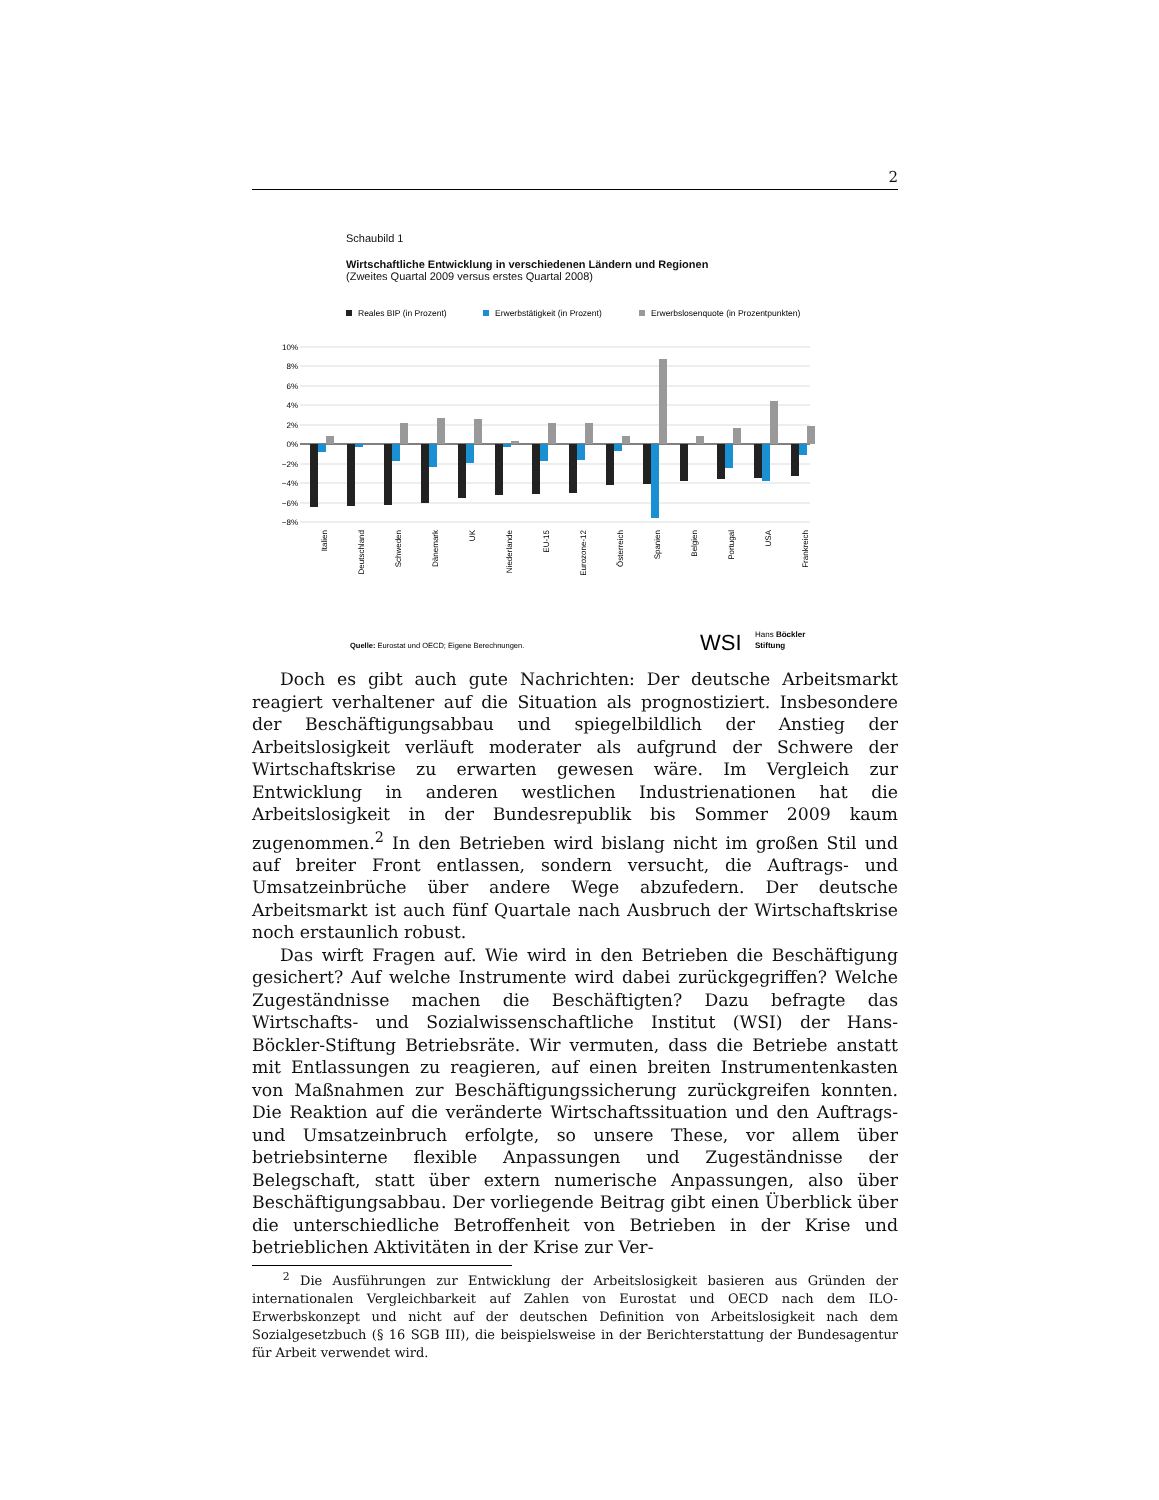2
Schaubild 1
Wirtschaftliche Entwicklung in verschiedenen Ländern und Regionen
(Zweites Quartal 2009 versus erstes Quartal 2008)
Reales BIP (in Prozent)
Erwerbstätigkeit (in Prozent)
Erwerbslosenquote (in Prozentpunkten)
10%
8%
6%
4%
2%
0%
−2%
−4%
−6%
−8%
Italien
Deutschland
Schweden
Dänemark
UK
Niederlande
EU-15
Eurozone-12
Österreich
Spanien
Belgien
Portugal
USA
Frankreich
Quelle: Eurostat und OECD; Eigene Berechnungen.
WSI
Hans Böckler
Stiftung
Doch es gibt auch gute Nachrichten: Der deutsche Arbeitsmarkt reagiert verhaltener auf die Situation als prognostiziert. Insbesondere der Beschäftigungsabbau und spiegelbildlich der Anstieg der Arbeitslosigkeit verläuft moderater als aufgrund der Schwere der Wirtschaftskrise zu erwarten gewesen wäre. Im Vergleich zur Entwicklung in anderen westlichen Industrienationen hat die Arbeitslosigkeit in der Bundesrepublik bis Sommer 2009 kaum zugenommen.<sup>2</sup> In den Betrieben wird bislang nicht im großen Stil und auf breiter Front entlassen, sondern versucht, die Auftrags- und Umsatzeinbrüche über andere Wege abzufedern. Der deutsche Arbeitsmarkt ist auch fünf Quartale nach Ausbruch der Wirtschaftskrise noch erstaunlich robust.
Das wirft Fragen auf. Wie wird in den Betrieben die Beschäftigung gesichert? Auf welche Instrumente wird dabei zurückgegriffen? Welche Zugeständnisse machen die Beschäftigten? Dazu befragte das Wirtschafts- und Sozialwissenschaftliche Institut (WSI) der Hans-Böckler-Stiftung Betriebsräte. Wir vermuten, dass die Betriebe anstatt mit Entlassungen zu reagieren, auf einen breiten Instrumentenkasten von Maßnahmen zur Beschäftigungssicherung zurückgreifen konnten. Die Reaktion auf die veränderte Wirtschaftssituation und den Auftrags- und Umsatzeinbruch erfolgte, so unsere These, vor allem über betriebsinterne flexible Anpassungen und Zugeständnisse der Belegschaft, statt über extern numerische Anpassungen, also über Beschäftigungsabbau. Der vorliegende Beitrag gibt einen Überblick über die unterschiedliche Betroffenheit von Betrieben in der Krise und betrieblichen Aktivitäten in der Krise zur Ver-
<sup>2</sup> Die Ausführungen zur Entwicklung der Arbeitslosigkeit basieren aus Gründen der internationalen Vergleichbarkeit auf Zahlen von Eurostat und OECD nach dem ILO-Erwerbskonzept und nicht auf der deutschen Definition von Arbeitslosigkeit nach dem Sozialgesetzbuch (§ 16 SGB III), die beispielsweise in der Berichterstattung der Bundesagentur für Arbeit verwendet wird.